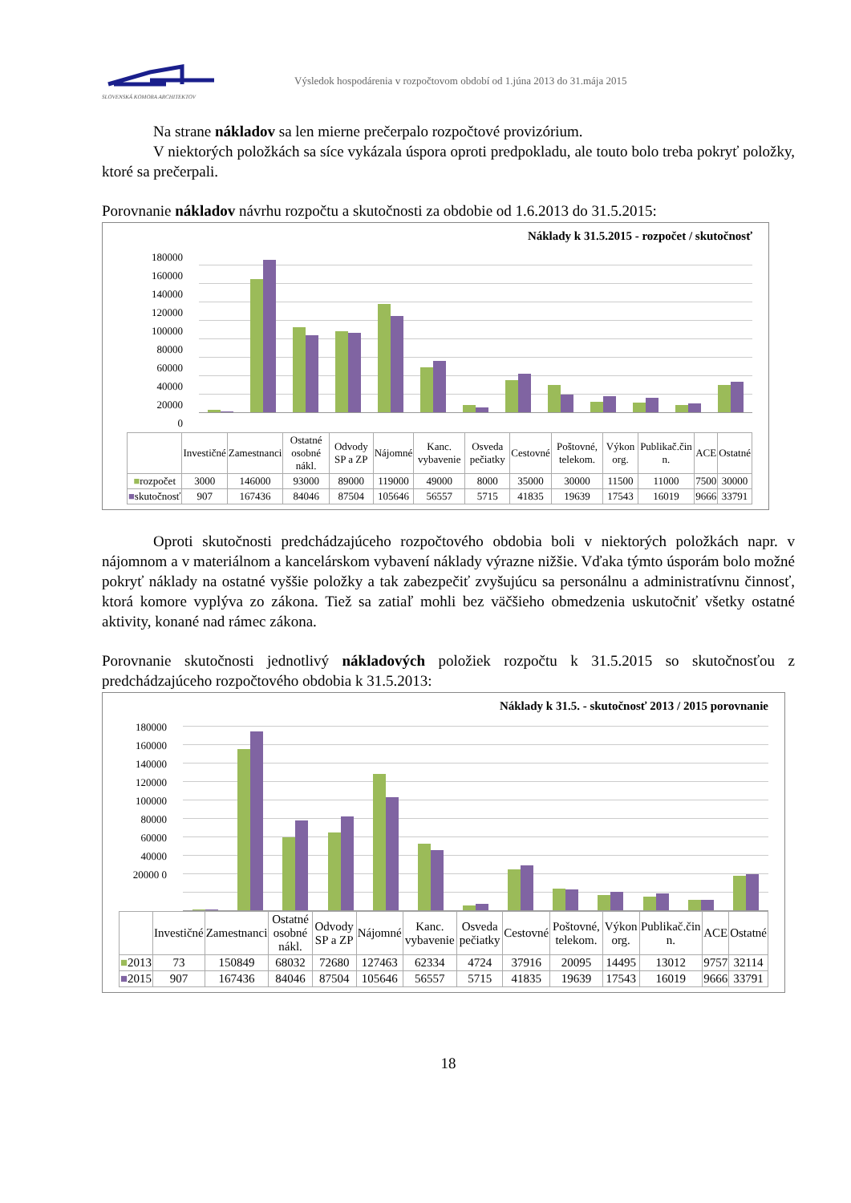SLOVENSKÁ KOMORA ARCHITEKTOV
Výsledok hospodárenia v rozpočtovom období od 1.júna 2013 do 31.mája 2015
Na strane nákladov sa len mierne prečerpalo rozpočtové provizórium.
V niektorých položkách sa síce vykázala úspora oproti predpokladu, ale touto bolo treba pokryť položky, ktoré sa prečerpali.
Porovnanie nákladov návrhu rozpočtu a skutočnosti za obdobie od 1.6.2013 do 31.5.2015:
Náklady k 31.5.2015 - rozpočet / skutočnosť
180000 160000 140000 120000 100000 80000 60000 40000 20000 0
| | Investičné | Zamestnanci | Ostatné osobné nákl. | Odvody SP a ZP | Nájomné | Kanc. vybavenie | Osveda pečiatky | Cestovné | Poštovné, telekom. | Výkon org. | Publikač.čin n. | ACE | Ostatné |
| --- | --- | --- | --- | --- | --- | --- | --- | --- | --- | --- | --- | --- | --- |
| ■ rozpočet | 3000 | 146000 | 93000 | 89000 | 119000 | 49000 | 8000 | 35000 | 30000 | 11500 | 11000 | 7500 | 30000 |
| ■ skutočnosť | 907 | 167436 | 84046 | 87504 | 105646 | 56557 | 5715 | 41835 | 19639 | 17543 | 16019 | 9666 | 33791 |
Oproti skutočnosti predchádzajúceho rozpočtového obdobia boli v niektorých položkách napr. v nájomnom a v materiálnom a kancelárskom vybavení náklady výrazne nižšie. Vďaka týmto úsporám bolo možné pokryť náklady na ostatné vyššie položky a tak zabezpečiť zvyšujúcu sa personálnu a administratívnu činnosť, ktorá komore vyplýva zo zákona. Tiež sa zatiaľ mohli bez väčšieho obmedzenia uskutočniť všetky ostatné aktivity, konané nad rámec zákona.
Porovnanie skutočnosti jednotlivý nákladových položiek rozpočtu k 31.5.2015 so skutočnosťou z predchádzajúceho rozpočtového obdobia k 31.5.2013:
Náklady k 31.5. - skutočnosť 2013 / 2015 porovnanie
180000 160000 140000 120000 100000 80000 60000 40000 20000 0
| | Investičné | Zamestnanci | Ostatné osobné nákl. | Odvody SP a ZP | Nájomné | Kanc. vybavenie | Osveda pečiatky | Cestovné | Poštovné, telekom. | Výkon org. | Publikač.čin n. | ACE | Ostatné |
| --- | --- | --- | --- | --- | --- | --- | --- | --- | --- | --- | --- | --- | --- |
| ■ 2013 | 73 | 150849 | 68032 | 72680 | 127463 | 62334 | 4724 | 37916 | 20095 | 14495 | 13012 | 9757 | 32114 |
| ■ 2015 | 907 | 167436 | 84046 | 87504 | 105646 | 56557 | 5715 | 41835 | 19639 | 17543 | 16019 | 9666 | 33791 |
18